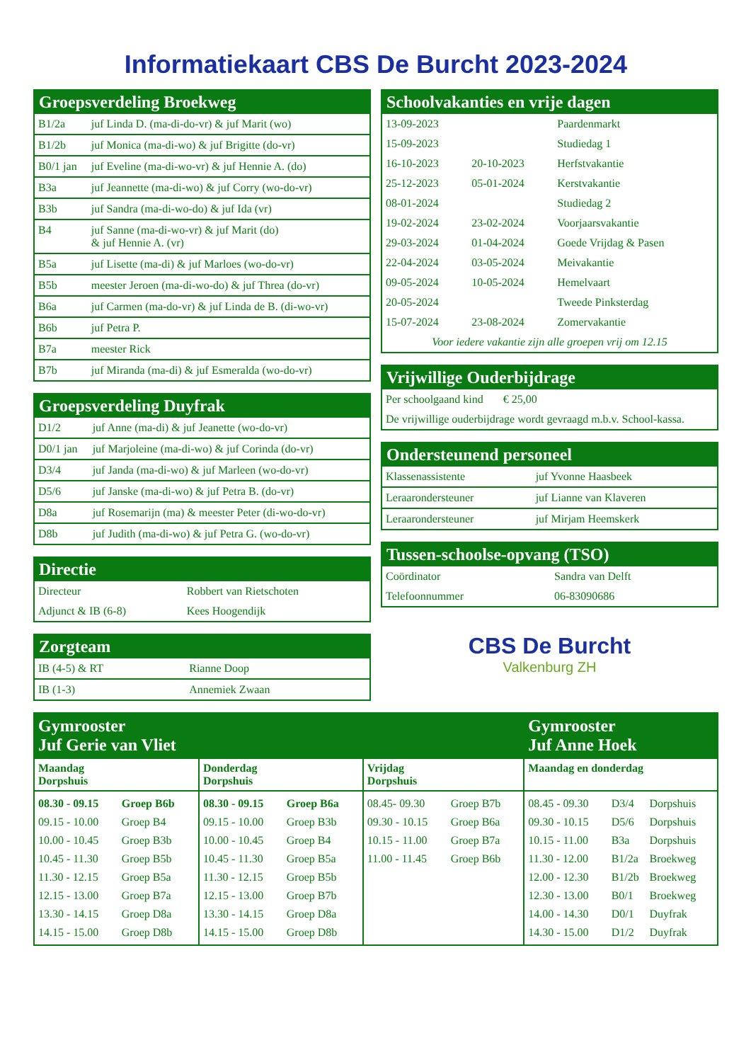Informatiekaart CBS De Burcht 2023-2024
Groepsverdeling Broekweg
| B1/2a | juf Linda D. (ma-di-do-vr) & juf Marit (wo) |
| B1/2b | juf Monica (ma-di-wo) & juf Brigitte (do-vr) |
| B0/1 jan | juf Eveline (ma-di-wo-vr) & juf Hennie A. (do) |
| B3a | juf Jeannette (ma-di-wo) & juf Corry (wo-do-vr) |
| B3b | juf Sandra (ma-di-wo-do) & juf Ida (vr) |
| B4 | juf Sanne (ma-di-wo-vr) & juf Marit (do) & juf Hennie A. (vr) |
| B5a | juf Lisette (ma-di) & juf Marloes (wo-do-vr) |
| B5b | meester Jeroen (ma-di-wo-do) & juf Threa (do-vr) |
| B6a | juf Carmen (ma-do-vr) & juf Linda de B. (di-wo-vr) |
| B6b | juf Petra P. |
| B7a | meester Rick |
| B7b | juf Miranda (ma-di) & juf Esmeralda (wo-do-vr) |
Groepsverdeling Duyfrak
| D1/2 | juf Anne (ma-di) & juf Jeanette (wo-do-vr) |
| D0/1 jan | juf Marjoleine (ma-di-wo) & juf Corinda (do-vr) |
| D3/4 | juf Janda (ma-di-wo) & juf Marleen (wo-do-vr) |
| D5/6 | juf Janske (ma-di-wo) & juf Petra B. (do-vr) |
| D8a | juf Rosemarijn (ma) & meester Peter (di-wo-do-vr) |
| D8b | juf Judith (ma-di-wo) & juf Petra G. (wo-do-vr) |
Directie
| Directeur | Robbert van Rietschoten |
| Adjunct & IB (6-8) | Kees Hoogendijk |
Zorgteam
| IB (4-5) & RT | Rianne Doop |
| IB (1-3) | Annemiek Zwaan |
Schoolvakanties en vrije dagen
| 13-09-2023 | | Paardenmarkt |
| 15-09-2023 | | Studiedag 1 |
| 16-10-2023 | 20-10-2023 | Herfstvakantie |
| 25-12-2023 | 05-01-2024 | Kerstvakantie |
| 08-01-2024 | | Studiedag 2 |
| 19-02-2024 | 23-02-2024 | Voorjaarsvakantie |
| 29-03-2024 | 01-04-2024 | Goede Vrijdag & Pasen |
| 22-04-2024 | 03-05-2024 | Meivakantie |
| 09-05-2024 | 10-05-2024 | Hemelvaart |
| 20-05-2024 | | Tweede Pinksterdag |
| 15-07-2024 | 23-08-2024 | Zomervakantie |
| Voor iedere vakantie zijn alle groepen vrij om 12.15 | | |
Vrijwillige Ouderbijdrage
| Per schoolgaand kind € 25,00 |
| De vrijwillige ouderbijdrage wordt gevraagd m.b.v. School-kassa. |
Ondersteunend personeel
| Klassenassistente | juf Yvonne Haasbeek |
| Leraarondersteuner | juf Lianne van Klaveren |
| Leraarondersteuner | juf Mirjam Heemskerk |
Tussen-schoolse-opvang (TSO)
| Coördinator | Sandra van Delft |
| Telefoonnummer | 06-83090686 |
CBS De Burcht
Valkenburg ZH
| Gymrooster Juf Gerie van Vliet | | | Gymrooster Juf Anne Hoek |
| Maandag Dorpshuis | Donderdag Dorpshuis | Vrijdag Dorpshuis | Maandag en donderdag |
| / 08.30 - 09.15 / Groep B6b / / 09.15 - 10.00 / Groep B4 / / 10.00 - 10.45 / Groep B3b / / 10.45 - 11.30 / Groep B5b / / 11.30 - 12.15 / Groep B5a / / 12.15 - 13.00 / Groep B7a / / 13.30 - 14.15 / Groep D8a / / 14.15 - 15.00 / Groep D8b / | / 08.30 - 09.15 / Groep B6a / / 09.15 - 10.00 / Groep B3b / / 10.00 - 10.45 / Groep B4 / / 10.45 - 11.30 / Groep B5a / / 11.30 - 12.15 / Groep B5b / / 12.15 - 13.00 / Groep B7b / / 13.30 - 14.15 / Groep D8a / / 14.15 - 15.00 / Groep D8b / | / 08.45- 09.30 / Groep B7b / / 09.30 - 10.15 / Groep B6a / / 10.15 - 11.00 / Groep B7a / / 11.00 - 11.45 / Groep B6b / | / 08.45 - 09.30 / D3/4 / Dorpshuis / / 09.30 - 10.15 / D5/6 / Dorpshuis / / 10.15 - 11.00 / B3a / Dorpshuis / / 11.30 - 12.00 / B1/2a / Broekweg / / 12.00 - 12.30 / B1/2b / Broekweg / / 12.30 - 13.00 / B0/1 / Broekweg / / 14.00 - 14.30 / D0/1 / Duyfrak / / 14.30 - 15.00 / D1/2 / Duyfrak / |